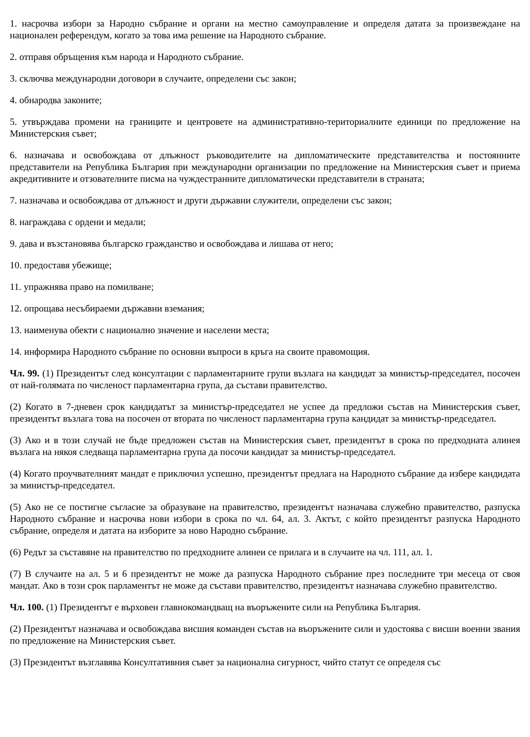1. насрочва избори за Народно събрание и органи на местно самоуправление и определя датата за произвеждане на национален референдум, когато за това има решение на Народното събрание.
2. отправя обръщения към народа и Народното събрание.
3. сключва международни договори в случаите, определени със закон;
4. обнародва законите;
5. утвърждава промени на границите и центровете на административно-териториалните единици по предложение на Министерския съвет;
6. назначава и освобождава от длъжност ръководителите на дипломатическите представителства и постоянните представители на Република България при международни организации по предложение на Министерския съвет и приема акредитивните и отзователните писма на чуждестранните дипломатически представители в страната;
7. назначава и освобождава от длъжност и други държавни служители, определени със закон;
8. награждава с ордени и медали;
9. дава и възстановява българско гражданство и освобождава и лишава от него;
10. предоставя убежище;
11. упражнява право на помилване;
12. опрощава несъбираеми държавни вземания;
13. наименува обекти с национално значение и населени места;
14. информира Народното събрание по основни въпроси в кръга на своите правомощия.
Чл. 99. (1) Президентът след консултации с парламентарните групи възлага на кандидат за министър-председател, посочен от най-голямата по численост парламентарна група, да състави правителство.
(2) Когато в 7-дневен срок кандидатът за министър-председател не успее да предложи състав на Министерския съвет, президентът възлага това на посочен от втората по численост парламентарна група кандидат за министър-председател.
(3) Ако и в този случай не бъде предложен състав на Министерския съвет, президентът в срока по предходната алинея възлага на някоя следваща парламентарна група да посочи кандидат за министър-председател.
(4) Когато проучвателният мандат е приключил успешно, президентът предлага на Народното събрание да избере кандидата за министър-председател.
(5) Ако не се постигне съгласие за образуване на правителство, президентът назначава служебно правителство, разпуска Народното събрание и насрочва нови избори в срока по чл. 64, ал. 3. Актът, с който президентът разпуска Народното събрание, определя и датата на изборите за ново Народно събрание.
(6) Редът за съставяне на правителство по предходните алинеи се прилага и в случаите на чл. 111, ал. 1.
(7) В случаите на ал. 5 и 6 президентът не може да разпуска Народното събрание през последните три месеца от своя мандат. Ако в този срок парламентът не може да състави правителство, президентът назначава служебно правителство.
Чл. 100. (1) Президентът е върховен главнокомандващ на въоръжените сили на Република България.
(2) Президентът назначава и освобождава висшия команден състав на въоръжените сили и удостоява с висши военни звания по предложение на Министерския съвет.
(3) Президентът възглавява Консултативния съвет за национална сигурност, чийто статут се определя със